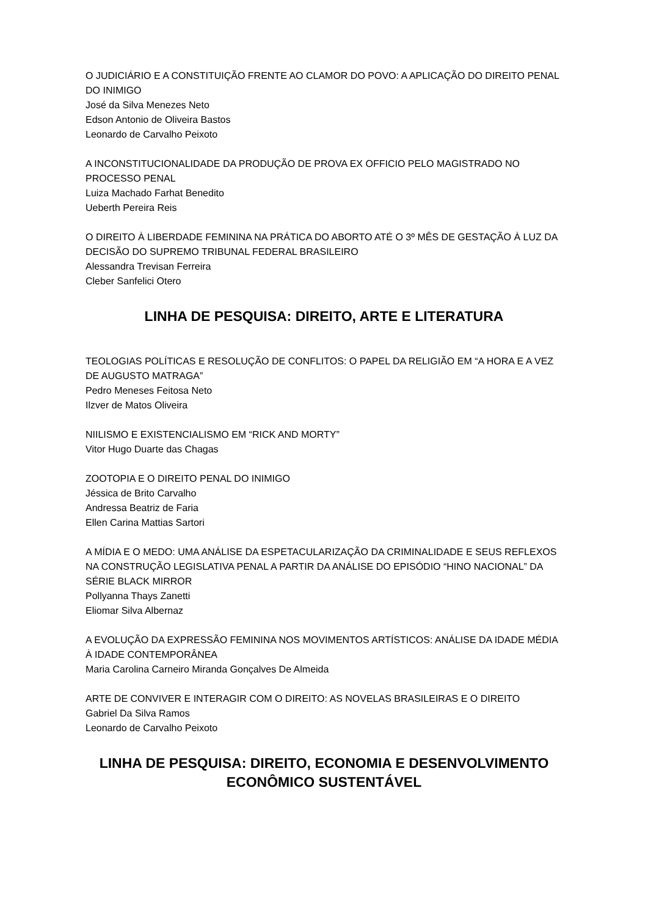O JUDICIÁRIO E A CONSTITUIÇÃO FRENTE AO CLAMOR DO POVO: A APLICAÇÃO DO DIREITO PENAL DO INIMIGO
José da Silva Menezes Neto
Edson Antonio de Oliveira Bastos
Leonardo de Carvalho Peixoto
A INCONSTITUCIONALIDADE DA PRODUÇÃO DE PROVA EX OFFICIO PELO MAGISTRADO NO PROCESSO PENAL
Luiza Machado Farhat Benedito
Ueberth Pereira Reis
O DIREITO À LIBERDADE FEMININA NA PRÁTICA DO ABORTO ATÉ O 3º MÊS DE GESTAÇÃO À LUZ DA DECISÃO DO SUPREMO TRIBUNAL FEDERAL BRASILEIRO
Alessandra Trevisan Ferreira
Cleber Sanfelici Otero
LINHA DE PESQUISA: DIREITO, ARTE E LITERATURA
TEOLOGIAS POLÍTICAS E RESOLUÇÃO DE CONFLITOS: O PAPEL DA RELIGIÃO EM “A HORA E A VEZ DE AUGUSTO MATRAGA”
Pedro Meneses Feitosa Neto
Ilzver de Matos Oliveira
NIILISMO E EXISTENCIALISMO EM “RICK AND MORTY”
Vitor Hugo Duarte das Chagas
ZOOTOPIA E O DIREITO PENAL DO INIMIGO
Jéssica de Brito Carvalho
Andressa Beatriz de Faria
Ellen Carina Mattias Sartori
A MÍDIA E O MEDO: UMA ANÁLISE DA ESPETACULARIZAÇÃO DA CRIMINALIDADE E SEUS REFLEXOS NA CONSTRUÇÃO LEGISLATIVA PENAL A PARTIR DA ANÁLISE DO EPISÓDIO “HINO NACIONAL” DA SÉRIE BLACK MIRROR
Pollyanna Thays Zanetti
Eliomar Silva Albernaz
A EVOLUÇÃO DA EXPRESSÃO FEMININA NOS MOVIMENTOS ARTÍSTICOS: ANÁLISE DA IDADE MÉDIA À IDADE CONTEMPORÂNEA
Maria Carolina Carneiro Miranda Gonçalves De Almeida
ARTE DE CONVIVER E INTERAGIR COM O DIREITO: AS NOVELAS BRASILEIRAS E O DIREITO
Gabriel Da Silva Ramos
Leonardo de Carvalho Peixoto
LINHA DE PESQUISA: DIREITO, ECONOMIA E DESENVOLVIMENTO ECONÔMICO SUSTENTÁVEL